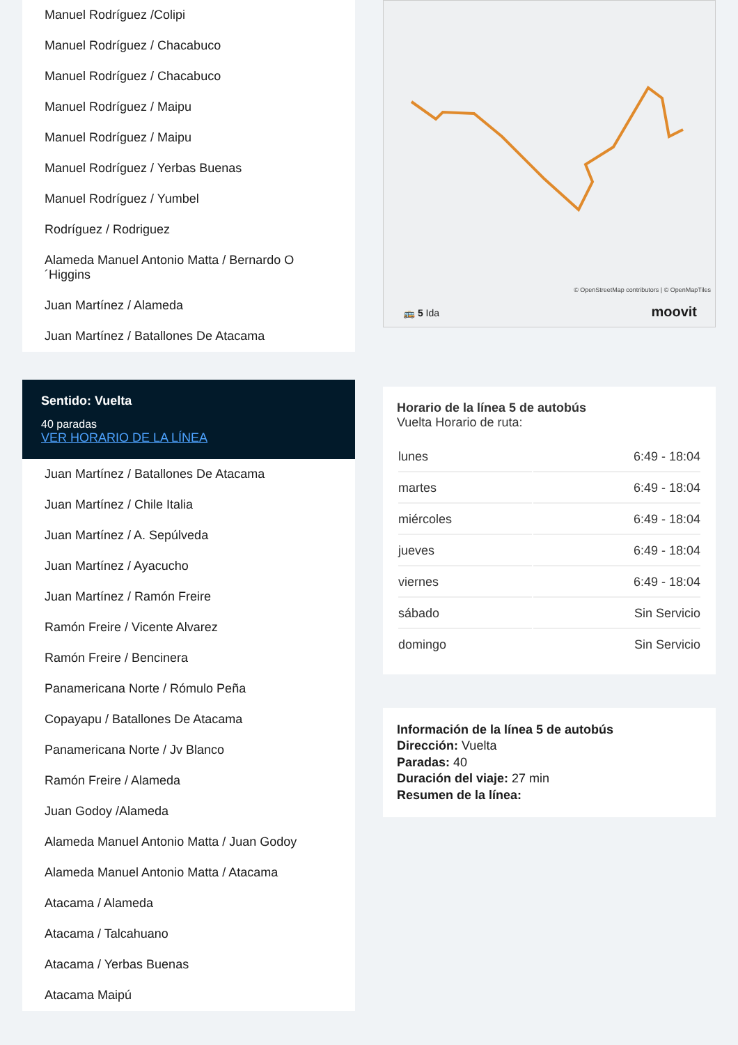Manuel Rodríguez /Colipi
Manuel Rodríguez / Chacabuco
Manuel Rodríguez / Chacabuco
Manuel Rodríguez / Maipu
Manuel Rodríguez / Maipu
Manuel Rodríguez / Yerbas Buenas
Manuel Rodríguez / Yumbel
Rodríguez / Rodriguez
Alameda Manuel Antonio Matta / Bernardo O ´Higgins
Juan Martínez / Alameda
Juan Martínez / Batallones De Atacama
Sentido: Vuelta
40 paradas
VER HORARIO DE LA LÍNEA
Juan Martínez / Batallones De Atacama
Juan Martínez / Chile Italia
Juan Martínez / A. Sepúlveda
Juan Martínez / Ayacucho
Juan Martínez / Ramón Freire
Ramón Freire / Vicente Alvarez
Ramón Freire / Bencinera
Panamericana Norte / Rómulo Peña
Copayapu / Batallones De Atacama
Panamericana Norte / Jv Blanco
Ramón Freire / Alameda
Juan Godoy /Alameda
Alameda Manuel Antonio Matta / Juan Godoy
Alameda Manuel Antonio Matta / Atacama
Atacama / Alameda
Atacama / Talcahuano
Atacama / Yerbas Buenas
Atacama Maipú
© OpenStreetMap contributors | © OpenMapTiles
🚌 5 Ida moovit
Horario de la línea 5 de autobús
Vuelta Horario de ruta:
| lunes | 6:49 - 18:04 |
| martes | 6:49 - 18:04 |
| miércoles | 6:49 - 18:04 |
| jueves | 6:49 - 18:04 |
| viernes | 6:49 - 18:04 |
| sábado | Sin Servicio |
| domingo | Sin Servicio |
Información de la línea 5 de autobús
Dirección: Vuelta
Paradas: 40
Duración del viaje: 27 min
Resumen de la línea: